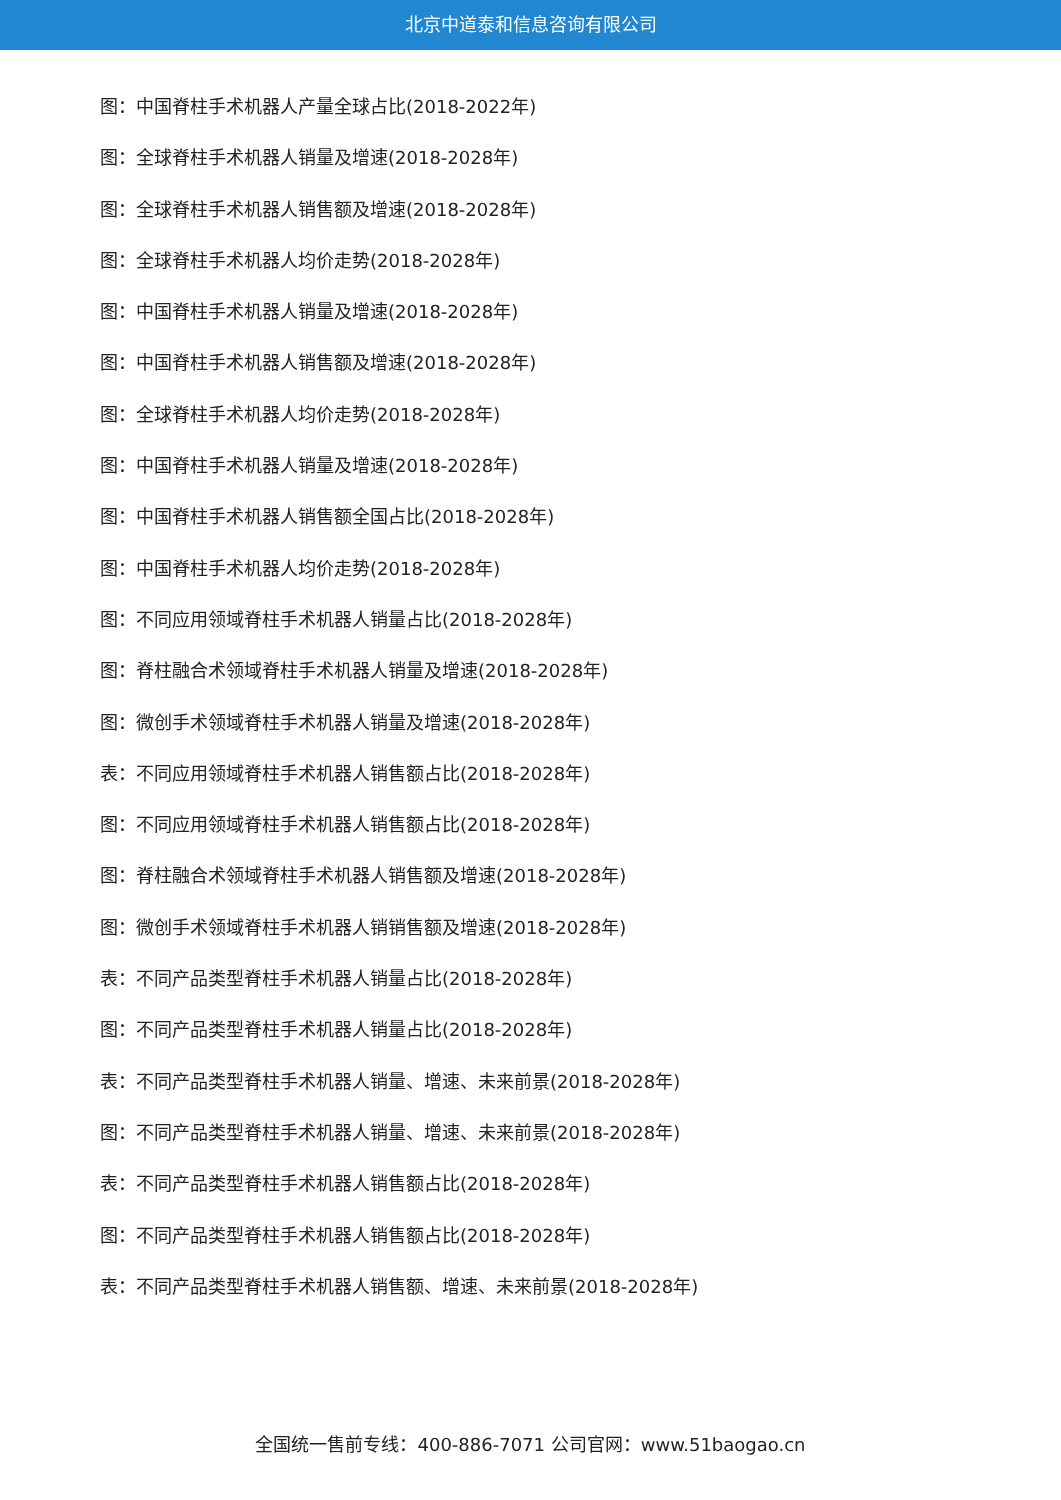北京中道泰和信息咨询有限公司
图：中国脊柱手术机器人产量全球占比(2018-2022年)
图：全球脊柱手术机器人销量及增速(2018-2028年)
图：全球脊柱手术机器人销售额及增速(2018-2028年)
图：全球脊柱手术机器人均价走势(2018-2028年)
图：中国脊柱手术机器人销量及增速(2018-2028年)
图：中国脊柱手术机器人销售额及增速(2018-2028年)
图：全球脊柱手术机器人均价走势(2018-2028年)
图：中国脊柱手术机器人销量及增速(2018-2028年)
图：中国脊柱手术机器人销售额全国占比(2018-2028年)
图：中国脊柱手术机器人均价走势(2018-2028年)
图：不同应用领域脊柱手术机器人销量占比(2018-2028年)
图：脊柱融合术领域脊柱手术机器人销量及增速(2018-2028年)
图：微创手术领域脊柱手术机器人销量及增速(2018-2028年)
表：不同应用领域脊柱手术机器人销售额占比(2018-2028年)
图：不同应用领域脊柱手术机器人销售额占比(2018-2028年)
图：脊柱融合术领域脊柱手术机器人销售额及增速(2018-2028年)
图：微创手术领域脊柱手术机器人销销售额及增速(2018-2028年)
表：不同产品类型脊柱手术机器人销量占比(2018-2028年)
图：不同产品类型脊柱手术机器人销量占比(2018-2028年)
表：不同产品类型脊柱手术机器人销量、增速、未来前景(2018-2028年)
图：不同产品类型脊柱手术机器人销量、增速、未来前景(2018-2028年)
表：不同产品类型脊柱手术机器人销售额占比(2018-2028年)
图：不同产品类型脊柱手术机器人销售额占比(2018-2028年)
表：不同产品类型脊柱手术机器人销售额、增速、未来前景(2018-2028年)
全国统一售前专线：400-886-7071 公司官网：www.51baogao.cn